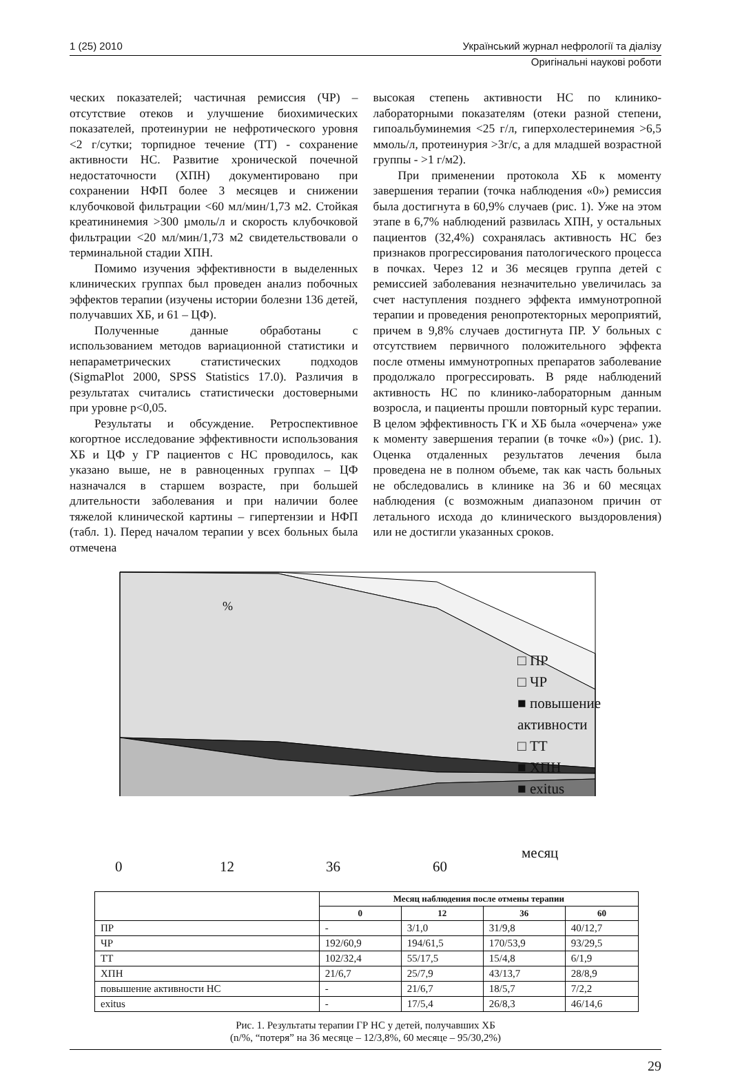1 (25) 2010
Український журнал нефрології та діалізу
Оригінальні наукові роботи
ческих показателей; частичная ремиссия (ЧР) – отсутствие отеков и улучшение биохимических показателей, протеинурии не нефротического уровня <2 г/сутки; торпидное течение (ТТ) - сохранение активности НС. Развитие хронической почечной недостаточности (ХПН) документировано при сохранении НФП более 3 месяцев и снижении клубочковой фильтрации <60 мл/мин/1,73 м2. Стойкая креатининемия >300 µмоль/л и скорость клубочковой фильтрации <20 мл/мин/1,73 м2 свидетельствовали о терминальной стадии ХПН.
Помимо изучения эффективности в выделенных клинических группах был проведен анализ побочных эффектов терапии (изучены истории болезни 136 детей, получавших ХБ, и 61 – ЦФ).
Полученные данные обработаны с использованием методов вариационной статистики и непараметрических статистических подходов (SigmaPlot 2000, SPSS Statistics 17.0). Различия в результатах считались статистически достоверными при уровне р<0,05.
Результаты и обсуждение. Ретроспективное когортное исследование эффективности использования ХБ и ЦФ у ГР пациентов с НС проводилось, как указано выше, не в равноценных группах – ЦФ назначался в старшем возрасте, при большей длительности заболевания и при наличии более тяжелой клинической картины – гипертензии и НФП (табл. 1). Перед началом терапии у всех больных была отмечена
высокая степень активности НС по клинико-лабораторными показателям (отеки разной степени, гипоальбуминемия <25 г/л, гиперхолестеринемия >6,5 ммоль/л, протеинурия >3г/с, а для младшей возрастной группы - >1 г/м2).
При применении протокола ХБ к моменту завершения терапии (точка наблюдения «0») ремиссия была достигнута в 60,9% случаев (рис. 1). Уже на этом этапе в 6,7% наблюдений развилась ХПН, у остальных пациентов (32,4%) сохранялась активность НС без признаков прогрессирования патологического процесса в почках. Через 12 и 36 месяцев группа детей с ремиссией заболевания незначительно увеличилась за счет наступления позднего эффекта иммунотропной терапии и проведения ренопротекторных мероприятий, причем в 9,8% случаев достигнута ПР. У больных с отсутствием первичного положительного эффекта после отмены иммунотропных препаратов заболевание продолжало прогрессировать. В ряде наблюдений активность НС по клинико-лабораторным данным возросла, и пациенты прошли повторный курс терапии. В целом эффективность ГК и ХБ была «очерчена» уже к моменту завершения терапии (в точке «0») (рис. 1). Оценка отдаленных результатов лечения была проведена не в полном объеме, так как часть больных не обследовались в клинике на 36 и 60 месяцах наблюдения (с возможным диапазоном причин от летального исхода до клинического выздоровления) или не достигли указанных сроков.
%
□ ПР
□ ЧР
■ повышение активности
□ ТТ
■ ХПН
■ exitus
0 12 36 60
месяц
| | Месяц наблюдения после отмены терапии | | | |
| | 0 | 12 | 36 | 60 |
| ПР | - | 3/1,0 | 31/9,8 | 40/12,7 |
| ЧР | 192/60,9 | 194/61,5 | 170/53,9 | 93/29,5 |
| ТТ | 102/32,4 | 55/17,5 | 15/4,8 | 6/1,9 |
| ХПН | 21/6,7 | 25/7,9 | 43/13,7 | 28/8,9 |
| повышение активности НС | - | 21/6,7 | 18/5,7 | 7/2,2 |
| exitus | - | 17/5,4 | 26/8,3 | 46/14,6 |
Рис. 1. Результаты терапии ГР НС у детей, получавших ХБ
(n/%, “потеря” на 36 месяце – 12/3,8%, 60 месяце – 95/30,2%)
29